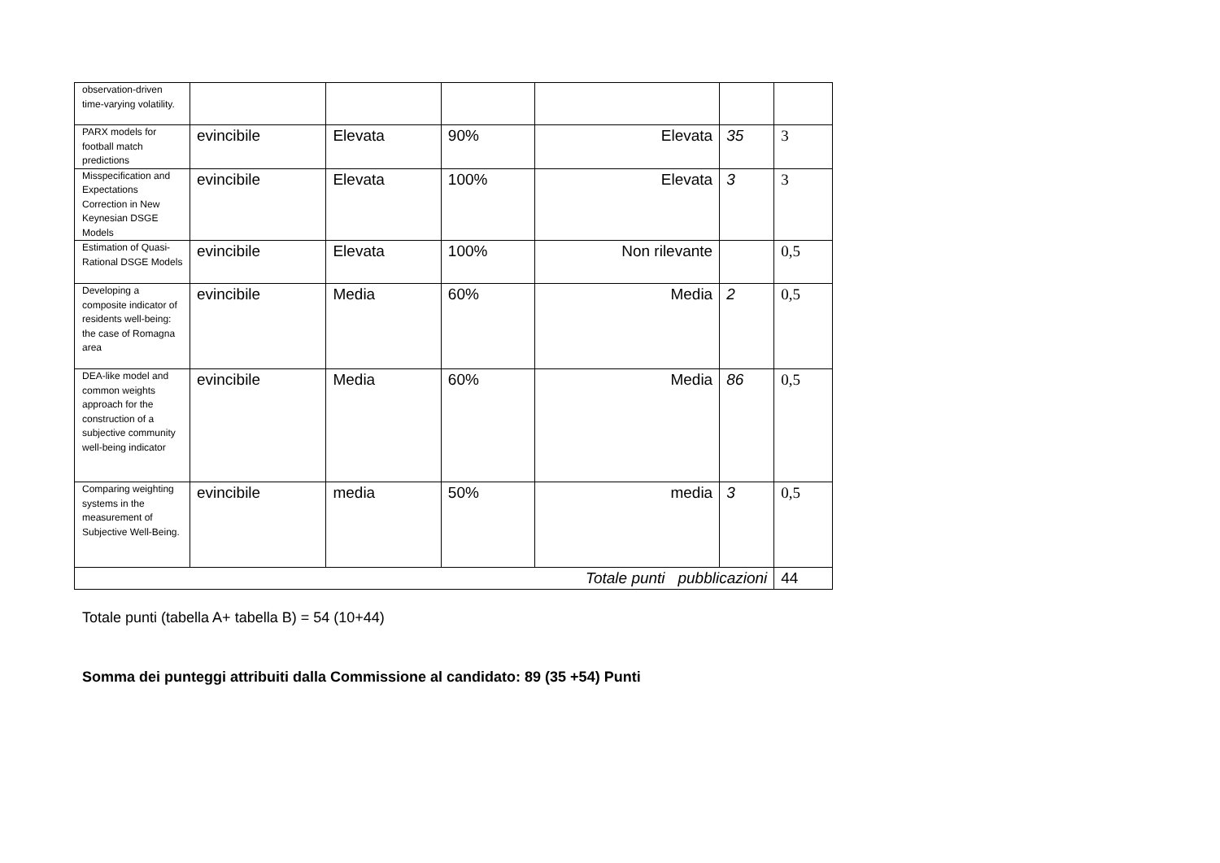| observation-driven time-varying volatility. | | | | | | |
| PARX models for football match predictions | evincibile | Elevata | 90% | Elevata | 35 | 3 |
| Misspecification and Expectations Correction in New Keynesian DSGE Models | evincibile | Elevata | 100% | Elevata | 3 | 3 |
| Estimation of Quasi-Rational DSGE Models | evincibile | Elevata | 100% | Non rilevante | | 0,5 |
| Developing a composite indicator of residents well-being: the case of Romagna area | evincibile | Media | 60% | Media | 2 | 0,5 |
| DEA-like model and common weights approach for the construction of a subjective community well-being indicator | evincibile | Media | 60% | Media | 86 | 0,5 |
| Comparing weighting systems in the measurement of Subjective Well-Being. | evincibile | media | 50% | media | 3 | 0,5 |
| Totale punti pubblicazioni | | | | | | 44 |
Totale punti (tabella A+ tabella B) = 54 (10+44)
Somma dei punteggi attribuiti dalla Commissione al candidato: 89 (35 +54) Punti